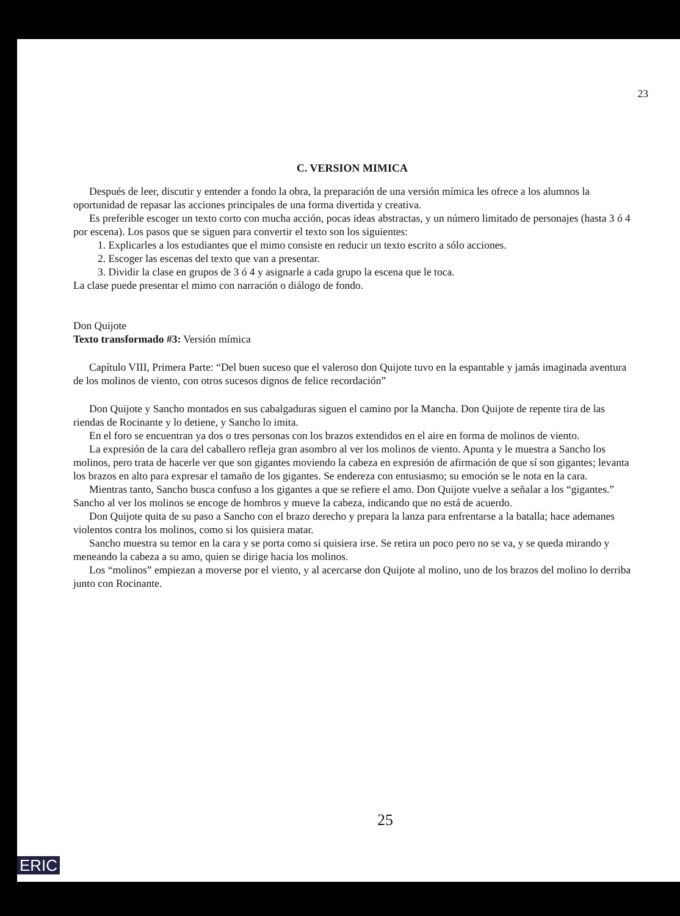23
C. VERSION MIMICA
Después de leer, discutir y entender a fondo la obra, la preparación de una versión mímica les ofrece a los alumnos la oportunidad de repasar las acciones principales de una forma divertida y creativa.
Es preferible escoger un texto corto con mucha acción, pocas ideas abstractas, y un número limitado de personajes (hasta 3 ó 4 por escena). Los pasos que se siguen para convertir el texto son los siguientes:
1. Explicarles a los estudiantes que el mimo consiste en reducir un texto escrito a sólo acciones.
2. Escoger las escenas del texto que van a presentar.
3. Dividir la clase en grupos de 3 ó 4 y asignarle a cada grupo la escena que le toca.
La clase puede presentar el mimo con narración o diálogo de fondo.
Don Quijote
Texto transformado #3: Versión mímica
Capítulo VIII, Primera Parte: “Del buen suceso que el valeroso don Quijote tuvo en la espantable y jamás imaginada aventura de los molinos de viento, con otros sucesos dignos de felice recordación”
Don Quijote y Sancho montados en sus cabalgaduras siguen el camino por la Mancha. Don Quijote de repente tira de las riendas de Rocinante y lo detiene, y Sancho lo imita.
En el foro se encuentran ya dos o tres personas con los brazos extendidos en el aire en forma de molinos de viento.
La expresión de la cara del caballero refleja gran asombro al ver los molinos de viento. Apunta y le muestra a Sancho los molinos, pero trata de hacerle ver que son gigantes moviendo la cabeza en expresión de afirmación de que sí son gigantes; levanta los brazos en alto para expresar el tamaño de los gigantes. Se endereza con entusiasmo; su emoción se le nota en la cara.
Mientras tanto, Sancho busca confuso a los gigantes a que se refiere el amo. Don Quijote vuelve a señalar a los “gigantes.” Sancho al ver los molinos se encoge de hombros y mueve la cabeza, indicando que no está de acuerdo.
Don Quijote quita de su paso a Sancho con el brazo derecho y prepara la lanza para enfrentarse a la batalla; hace ademanes violentos contra los molinos, como si los quisiera matar.
Sancho muestra su temor en la cara y se porta como si quisiera irse. Se retira un poco pero no se va, y se queda mirando y meneando la cabeza a su amo, quien se dirige hacia los molinos.
Los “molinos” empiezan a moverse por el viento, y al acercarse don Quijote al molino, uno de los brazos del molino lo derriba junto con Rocinante.
25
ERIC